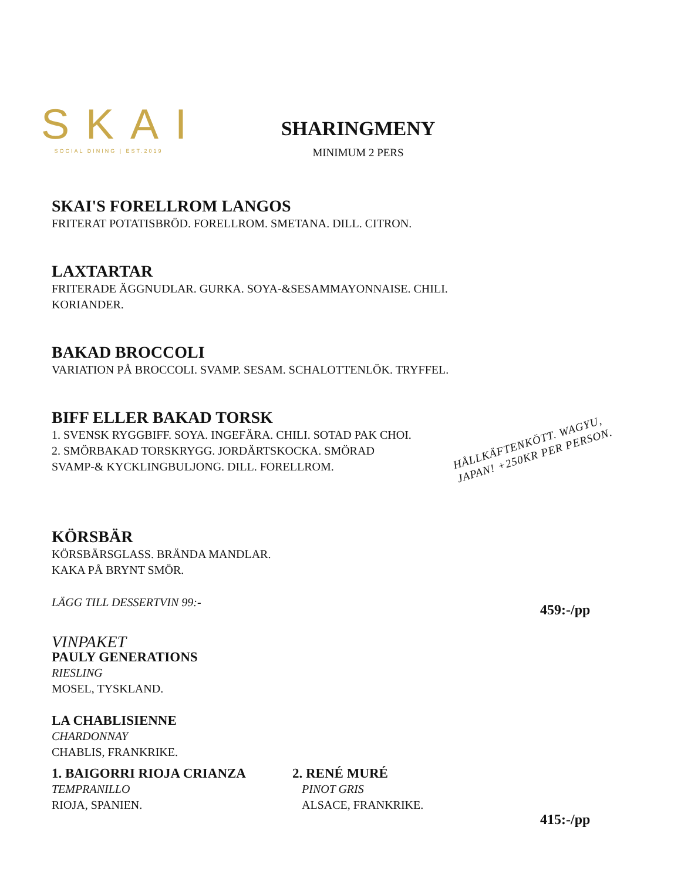SKAI
SOCIAL DINING | EST.2019
SHARINGMENY
MINIMUM 2 PERS
SKAI'S FORELLROM LANGOS
FRITERAT POTATISBRÖD. FORELLROM. SMETANA. DILL. CITRON.
LAXTARTAR
FRITERADE ÄGGNUDLAR. GURKA. SOYA-&SESAMMAYONNAISE. CHILI.
KORIANDER.
BAKAD BROCCOLI
VARIATION PÅ BROCCOLI. SVAMP. SESAM. SCHALOTTENLÖK. TRYFFEL.
BIFF ELLER BAKAD TORSK
1. SVENSK RYGGBIFF. SOYA. INGEFÄRA. CHILI. SOTAD PAK CHOI.
2. SMÖRBAKAD TORSKRYGG. JORDÄRTSKOCKA. SMÖRAD
SVAMP-& KYCKLINGBULJONG. DILL. FORELLROM.
KÖRSBÄR
KÖRSBÄRSGLASS. BRÄNDA MANDLAR.
KAKA PÅ BRYNT SMÖR.
LÄGG TILL DESSERTVIN 99:-
VINPAKET
PAULY GENERATIONS
RIESLING
MOSEL, TYSKLAND.
LA CHABLISIENNE
CHARDONNAY
CHABLIS, FRANKRIKE.
1. BAIGORRI RIOJA CRIANZA
TEMPRANILLO
RIOJA, SPANIEN.
2. RENÉ MURÉ
PINOT GRIS
ALSACE, FRANKRIKE.
HÅLLKÄFTENKÖTT. WAGYU,
JAPAN! +250KR PER PERSON.
459:-/pp
415:-/pp